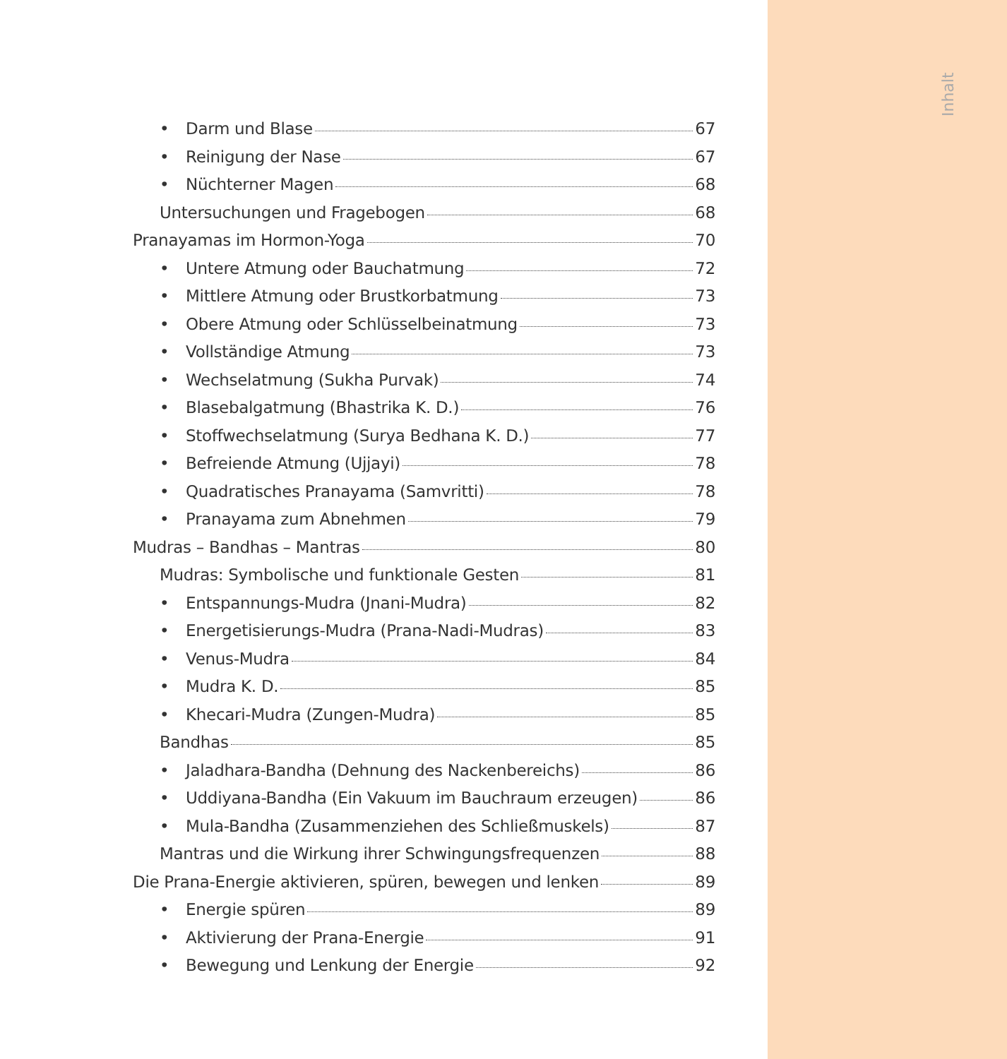Inhalt
• Darm und Blase 67
• Reinigung der Nase 67
• Nüchterner Magen 68
Untersuchungen und Fragebogen 68
Pranayamas im Hormon-Yoga 70
• Untere Atmung oder Bauchatmung 72
• Mittlere Atmung oder Brustkorbatmung 73
• Obere Atmung oder Schlüsselbeinatmung 73
• Vollständige Atmung 73
• Wechselatmung (Sukha Purvak) 74
• Blasebalgatmung (Bhastrika K. D.) 76
• Stoffwechselatmung (Surya Bedhana K. D.) 77
• Befreiende Atmung (Ujjayi) 78
• Quadratisches Pranayama (Samvritti) 78
• Pranayama zum Abnehmen 79
Mudras – Bandhas – Mantras 80
Mudras: Symbolische und funktionale Gesten 81
• Entspannungs-Mudra (Jnani-Mudra) 82
• Energetisierungs-Mudra (Prana-Nadi-Mudras) 83
• Venus-Mudra 84
• Mudra K. D. 85
• Khecari-Mudra (Zungen-Mudra) 85
Bandhas 85
• Jaladhara-Bandha (Dehnung des Nackenbereichs) 86
• Uddiyana-Bandha (Ein Vakuum im Bauchraum erzeugen) 86
• Mula-Bandha (Zusammenziehen des Schließmuskels) 87
Mantras und die Wirkung ihrer Schwingungsfrequenzen 88
Die Prana-Energie aktivieren, spüren, bewegen und lenken 89
• Energie spüren 89
• Aktivierung der Prana-Energie 91
• Bewegung und Lenkung der Energie 92